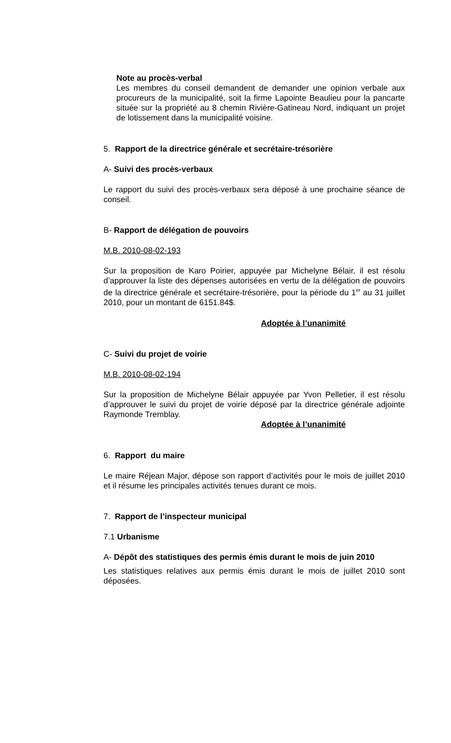Note au procès-verbal
Les membres du conseil demandent de demander une opinion verbale aux procureurs de la municipalité, soit la firme Lapointe Beaulieu pour la pancarte située sur la propriété au 8 chemin Rivière-Gatineau Nord, indiquant un projet de lotissement dans la municipalité voisine.
5. Rapport de la directrice générale et secrétaire-trésorière
A- Suivi des procès-verbaux
Le rapport du suivi des procès-verbaux sera déposé à une prochaine séance de conseil.
B- Rapport de délégation de pouvoirs
M.B. 2010-08-02-193
Sur la proposition de Karo Poirier, appuyée par Michelyne Bélair, il est résolu d’approuver la liste des dépenses autorisées en vertu de la délégation de pouvoirs de la directrice générale et secrétaire-trésorière, pour la période du 1<sup>er</sup> au 31 juillet 2010, pour un montant de 6151.84$.
Adoptée à l’unanimité
C- Suivi du projet de voirie
M.B. 2010-08-02-194
Sur la proposition de Michelyne Bélair appuyée par Yvon Pelletier, il est résolu d’approuver le suivi du projet de voirie déposé par la directrice générale adjointe Raymonde Tremblay.
Adoptée à l’unanimité
6. Rapport du maire
Le maire Réjean Major, dépose son rapport d’activités pour le mois de juillet 2010 et il résume les principales activités tenues durant ce mois.
7. Rapport de l’inspecteur municipal
7.1 Urbanisme
A- Dépôt des statistiques des permis émis durant le mois de juin 2010
Les statistiques relatives aux permis émis durant le mois de juillet 2010 sont déposées.